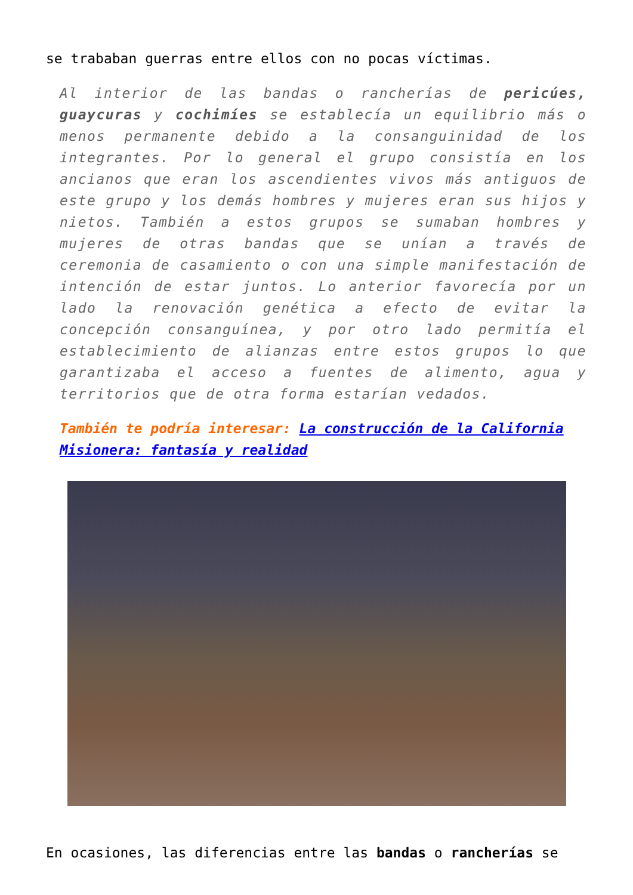se trababan guerras entre ellos con no pocas víctimas.
Al interior de las bandas o rancherías de pericúes, guaycuras y cochimíes se establecía un equilibrio más o menos permanente debido a la consanguinidad de los integrantes. Por lo general el grupo consistía en los ancianos que eran los ascendientes vivos más antiguos de este grupo y los demás hombres y mujeres eran sus hijos y nietos. También a estos grupos se sumaban hombres y mujeres de otras bandas que se unían a través de ceremonia de casamiento o con una simple manifestación de intención de estar juntos. Lo anterior favorecía por un lado la renovación genética a efecto de evitar la concepción consanguínea, y por otro lado permitía el establecimiento de alianzas entre estos grupos lo que garantizaba el acceso a fuentes de alimento, agua y territorios que de otra forma estarían vedados.
También te podría interesar: La construcción de la California Misionera: fantasía y realidad
En ocasiones, las diferencias entre las bandas o rancherías se